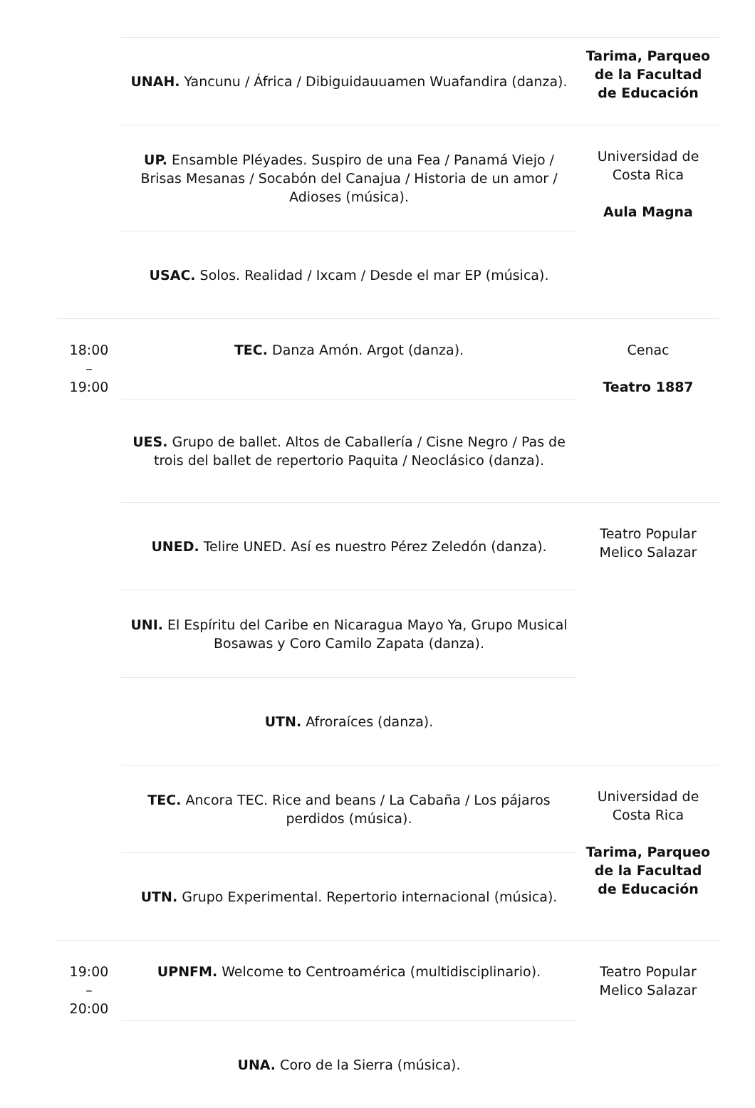| | UNAH. Yancunu / África / Dibiguidauuamen Wuafandira (danza). | Tarima, Parqueo de la Facultad de Educación |
| | UP. Ensamble Pléyades. Suspiro de una Fea / Panamá Viejo / Brisas Mesanas / Socabón del Canajua / Historia de un amor / Adioses (música). | Universidad de Costa Rica Aula Magna |
| | USAC. Solos. Realidad / Ixcam / Desde el mar EP (música). | |
| 18:00 – 19:00 | TEC. Danza Amón. Argot (danza). | Cenac Teatro 1887 |
| | UES. Grupo de ballet. Altos de Caballería / Cisne Negro / Pas de trois del ballet de repertorio Paquita / Neoclásico (danza). | |
| | UNED. Telire UNED. Así es nuestro Pérez Zeledón (danza). | Teatro Popular Melico Salazar |
| | UNI. El Espíritu del Caribe en Nicaragua Mayo Ya, Grupo Musical Bosawas y Coro Camilo Zapata (danza). | |
| | UTN. Afroraíces (danza). | |
| | TEC. Ancora TEC. Rice and beans / La Cabaña / Los pájaros perdidos (música). | Universidad de Costa Rica Tarima, Parqueo de la Facultad de Educación |
| | UTN. Grupo Experimental. Repertorio internacional (música). | |
| 19:00 – 20:00 | UPNFM. Welcome to Centroamérica (multidisciplinario). | Teatro Popular Melico Salazar |
| | UNA. Coro de la Sierra (música). | |